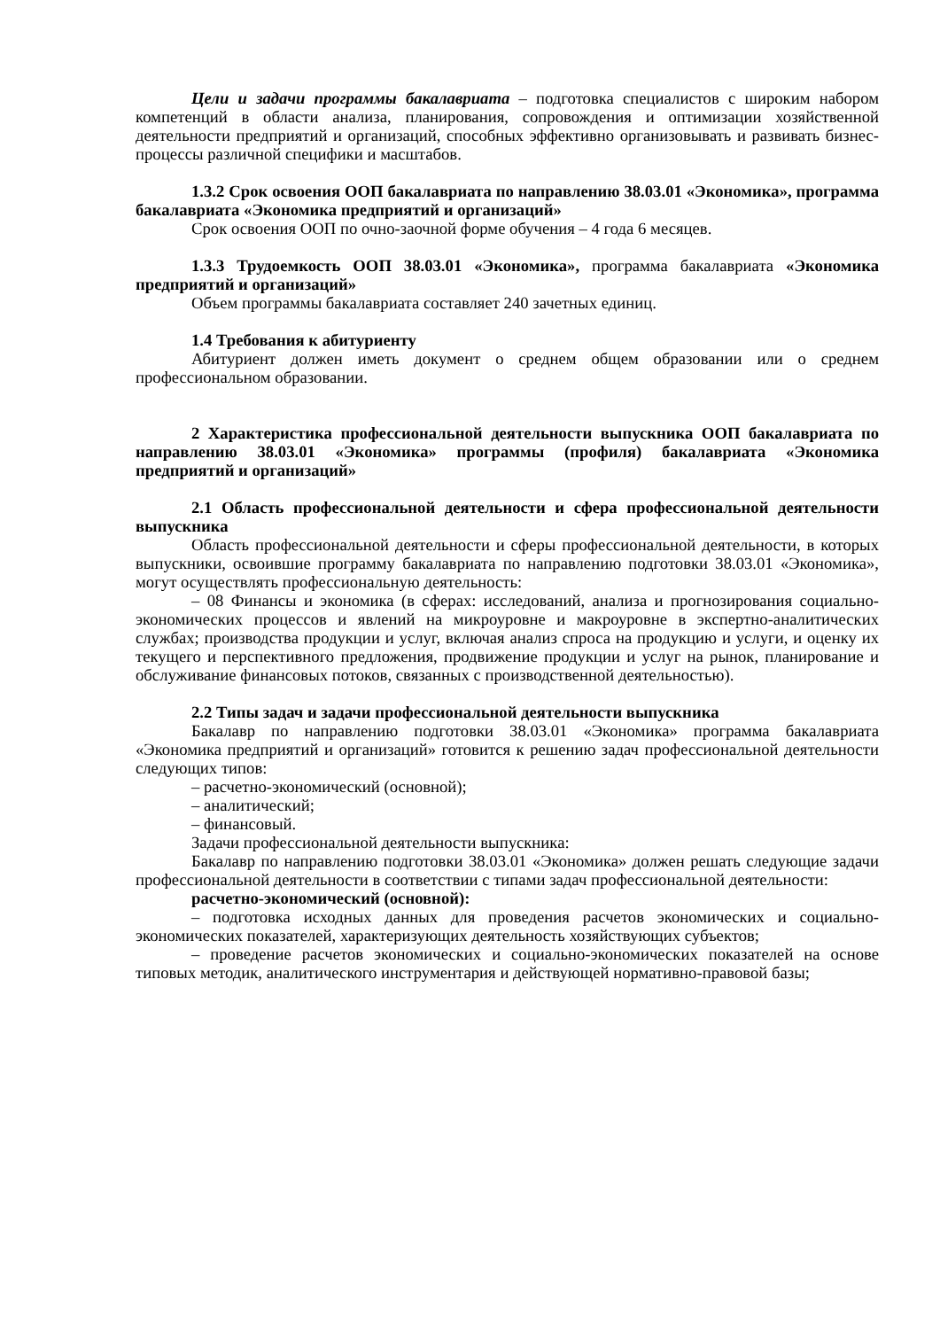Цели и задачи программы бакалавриата – подготовка специалистов с широким набором компетенций в области анализа, планирования, сопровождения и оптимизации хозяйственной деятельности предприятий и организаций, способных эффективно организовывать и развивать бизнес-процессы различной специфики и масштабов.
1.3.2 Срок освоения ООП бакалавриата по направлению 38.03.01 «Экономика», программа бакалавриата «Экономика предприятий и организаций»
Срок освоения ООП по очно-заочной форме обучения – 4 года 6 месяцев.
1.3.3 Трудоемкость ООП 38.03.01 «Экономика», программа бакалавриата «Экономика предприятий и организаций»
Объем программы бакалавриата составляет 240 зачетных единиц.
1.4 Требования к абитуриенту
Абитуриент должен иметь документ о среднем общем образовании или о среднем профессиональном образовании.
2 Характеристика профессиональной деятельности выпускника ООП бакалавриата по направлению 38.03.01 «Экономика» программы (профиля) бакалавриата «Экономика предприятий и организаций»
2.1 Область профессиональной деятельности и сфера профессиональной деятельности выпускника
Область профессиональной деятельности и сферы профессиональной деятельности, в которых выпускники, освоившие программу бакалавриата по направлению подготовки 38.03.01 «Экономика», могут осуществлять профессиональную деятельность:
– 08 Финансы и экономика (в сферах: исследований, анализа и прогнозирования социально-экономических процессов и явлений на микроуровне и макроуровне в экспертно-аналитических службах; производства продукции и услуг, включая анализ спроса на продукцию и услуги, и оценку их текущего и перспективного предложения, продвижение продукции и услуг на рынок, планирование и обслуживание финансовых потоков, связанных с производственной деятельностью).
2.2 Типы задач и задачи профессиональной деятельности выпускника
Бакалавр по направлению подготовки 38.03.01 «Экономика» программа бакалавриата «Экономика предприятий и организаций» готовится к решению задач профессиональной деятельности следующих типов:
– расчетно-экономический (основной);
– аналитический;
– финансовый.
Задачи профессиональной деятельности выпускника:
Бакалавр по направлению подготовки 38.03.01 «Экономика» должен решать следующие задачи профессиональной деятельности в соответствии с типами задач профессиональной деятельности:
расчетно-экономический (основной):
– подготовка исходных данных для проведения расчетов экономических и социально-экономических показателей, характеризующих деятельность хозяйствующих субъектов;
– проведение расчетов экономических и социально-экономических показателей на основе типовых методик, аналитического инструментария и действующей нормативно-правовой базы;